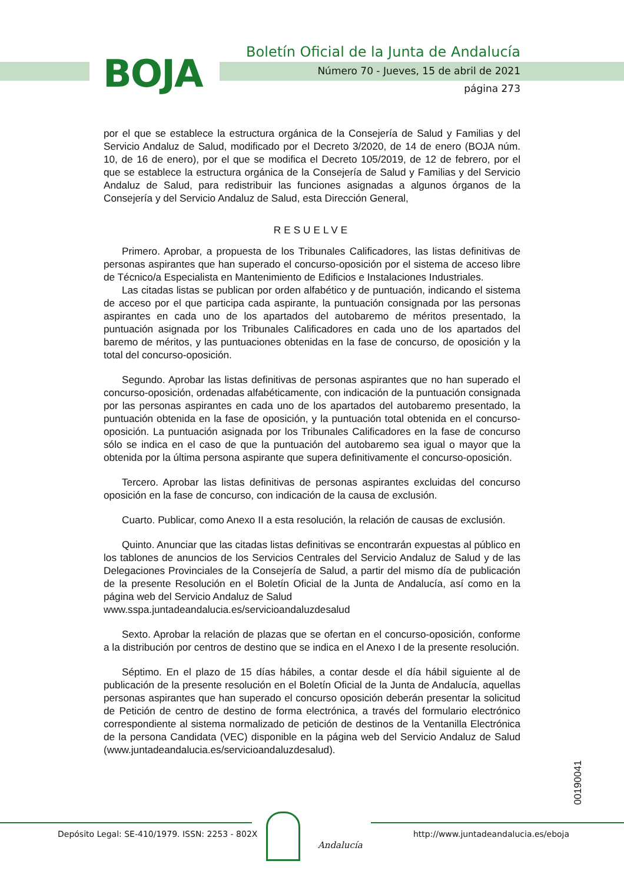BOJA
Boletín Oficial de la Junta de Andalucía
Número 70 - Jueves, 15 de abril de 2021
página 273
por el que se establece la estructura orgánica de la Consejería de Salud y Familias y del Servicio Andaluz de Salud, modificado por el Decreto 3/2020, de 14 de enero (BOJA núm. 10, de 16 de enero), por el que se modifica el Decreto 105/2019, de 12 de febrero, por el que se establece la estructura orgánica de la Consejería de Salud y Familias y del Servicio Andaluz de Salud, para redistribuir las funciones asignadas a algunos órganos de la Consejería y del Servicio Andaluz de Salud, esta Dirección General,
RESUELVE
Primero. Aprobar, a propuesta de los Tribunales Calificadores, las listas definitivas de personas aspirantes que han superado el concurso-oposición por el sistema de acceso libre de Técnico/a Especialista en Mantenimiento de Edificios e Instalaciones Industriales.
Las citadas listas se publican por orden alfabético y de puntuación, indicando el sistema de acceso por el que participa cada aspirante, la puntuación consignada por las personas aspirantes en cada uno de los apartados del autobaremo de méritos presentado, la puntuación asignada por los Tribunales Calificadores en cada uno de los apartados del baremo de méritos, y las puntuaciones obtenidas en la fase de concurso, de oposición y la total del concurso-oposición.
Segundo. Aprobar las listas definitivas de personas aspirantes que no han superado el concurso-oposición, ordenadas alfabéticamente, con indicación de la puntuación consignada por las personas aspirantes en cada uno de los apartados del autobaremo presentado, la puntuación obtenida en la fase de oposición, y la puntuación total obtenida en el concurso-oposición. La puntuación asignada por los Tribunales Calificadores en la fase de concurso sólo se indica en el caso de que la puntuación del autobaremo sea igual o mayor que la obtenida por la última persona aspirante que supera definitivamente el concurso-oposición.
Tercero. Aprobar las listas definitivas de personas aspirantes excluidas del concurso oposición en la fase de concurso, con indicación de la causa de exclusión.
Cuarto. Publicar, como Anexo II a esta resolución, la relación de causas de exclusión.
Quinto. Anunciar que las citadas listas definitivas se encontrarán expuestas al público en los tablones de anuncios de los Servicios Centrales del Servicio Andaluz de Salud y de las Delegaciones Provinciales de la Consejería de Salud, a partir del mismo día de publicación de la presente Resolución en el Boletín Oficial de la Junta de Andalucía, así como en la página web del Servicio Andaluz de Salud
www.sspa.juntadeandalucia.es/servicioandaluzdesalud
Sexto. Aprobar la relación de plazas que se ofertan en el concurso-oposición, conforme a la distribución por centros de destino que se indica en el Anexo I de la presente resolución.
Séptimo. En el plazo de 15 días hábiles, a contar desde el día hábil siguiente al de publicación de la presente resolución en el Boletín Oficial de la Junta de Andalucía, aquellas personas aspirantes que han superado el concurso oposición deberán presentar la solicitud de Petición de centro de destino de forma electrónica, a través del formulario electrónico correspondiente al sistema normalizado de petición de destinos de la Ventanilla Electrónica de la persona Candidata (VEC) disponible en la página web del Servicio Andaluz de Salud (www.juntadeandalucia.es/servicioandaluzdesalud).
00190041
Depósito Legal: SE-410/1979. ISSN: 2253 - 802X
Andalucía
http://www.juntadeandalucia.es/eboja